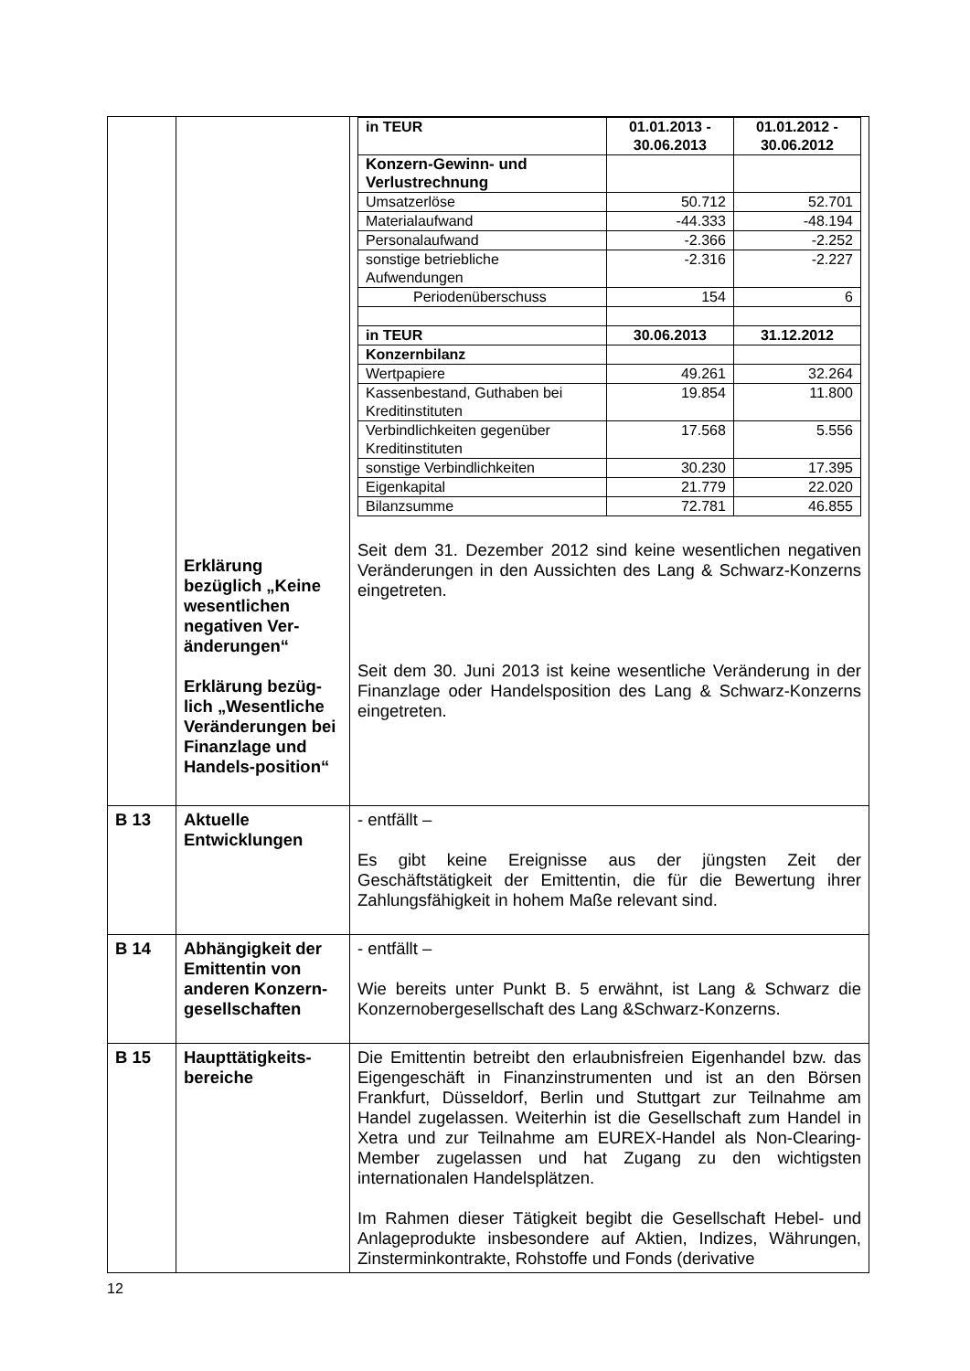| | Erklärung bezüglich „Keine wesentlichen negativen Ver-änderungen“ Erklärung bezüg-lich „Wesentliche Veränderungen bei Finanzlage und Handels-position“ | / in TEUR / 01.01.2013 - 30.06.2013 / 01.01.2012 - 30.06.2012 / / --- / --- / --- / / Konzern-Gewinn- und Verlustrechnung / / / / Umsatzerlöse / 50.712 / 52.701 / / Materialaufwand / -44.333 / -48.194 / / Personalaufwand / -2.366 / -2.252 / / sonstige betriebliche Aufwendungen / -2.316 / -2.227 / / Periodenüberschuss / 154 / 6 / / in TEUR / 30.06.2013 / 31.12.2012 / / Konzernbilanz / / / / Wertpapiere / 49.261 / 32.264 / / Kassenbestand, Guthaben bei Kreditinstituten / 19.854 / 11.800 / / Verbindlichkeiten gegenüber Kreditinstituten / 17.568 / 5.556 / / sonstige Verbindlichkeiten / 30.230 / 17.395 / / Eigenkapital / 21.779 / 22.020 / / Bilanzsumme / 72.781 / 46.855 / Seit dem 31. Dezember 2012 sind keine wesentlichen negativen Veränderungen in den Aussichten des Lang & Schwarz-Konzerns eingetreten. Seit dem 30. Juni 2013 ist keine wesentliche Veränderung in der Finanzlage oder Handelsposition des Lang & Schwarz-Konzerns eingetreten. |
| B 13 | Aktuelle Entwicklungen | - entfällt – Es gibt keine Ereignisse aus der jüngsten Zeit der Geschäftstätigkeit der Emittentin, die für die Bewertung ihrer Zahlungsfähigkeit in hohem Maße relevant sind. |
| B 14 | Abhängigkeit der Emittentin von anderen Konzern-gesellschaften | - entfällt – Wie bereits unter Punkt B. 5 erwähnt, ist Lang & Schwarz die Konzernobergesellschaft des Lang &Schwarz-Konzerns. |
| B 15 | Haupttätigkeits-bereiche | Die Emittentin betreibt den erlaubnisfreien Eigenhandel bzw. das Eigengeschäft in Finanzinstrumenten und ist an den Börsen Frankfurt, Düsseldorf, Berlin und Stuttgart zur Teilnahme am Handel zugelassen. Weiterhin ist die Gesellschaft zum Handel in Xetra und zur Teilnahme am EUREX-Handel als Non-Clearing-Member zugelassen und hat Zugang zu den wichtigsten internationalen Handelsplätzen. Im Rahmen dieser Tätigkeit begibt die Gesellschaft Hebel- und Anlageprodukte insbesondere auf Aktien, Indizes, Währungen, Zinsterminkontrakte, Rohstoffe und Fonds (derivative |
12